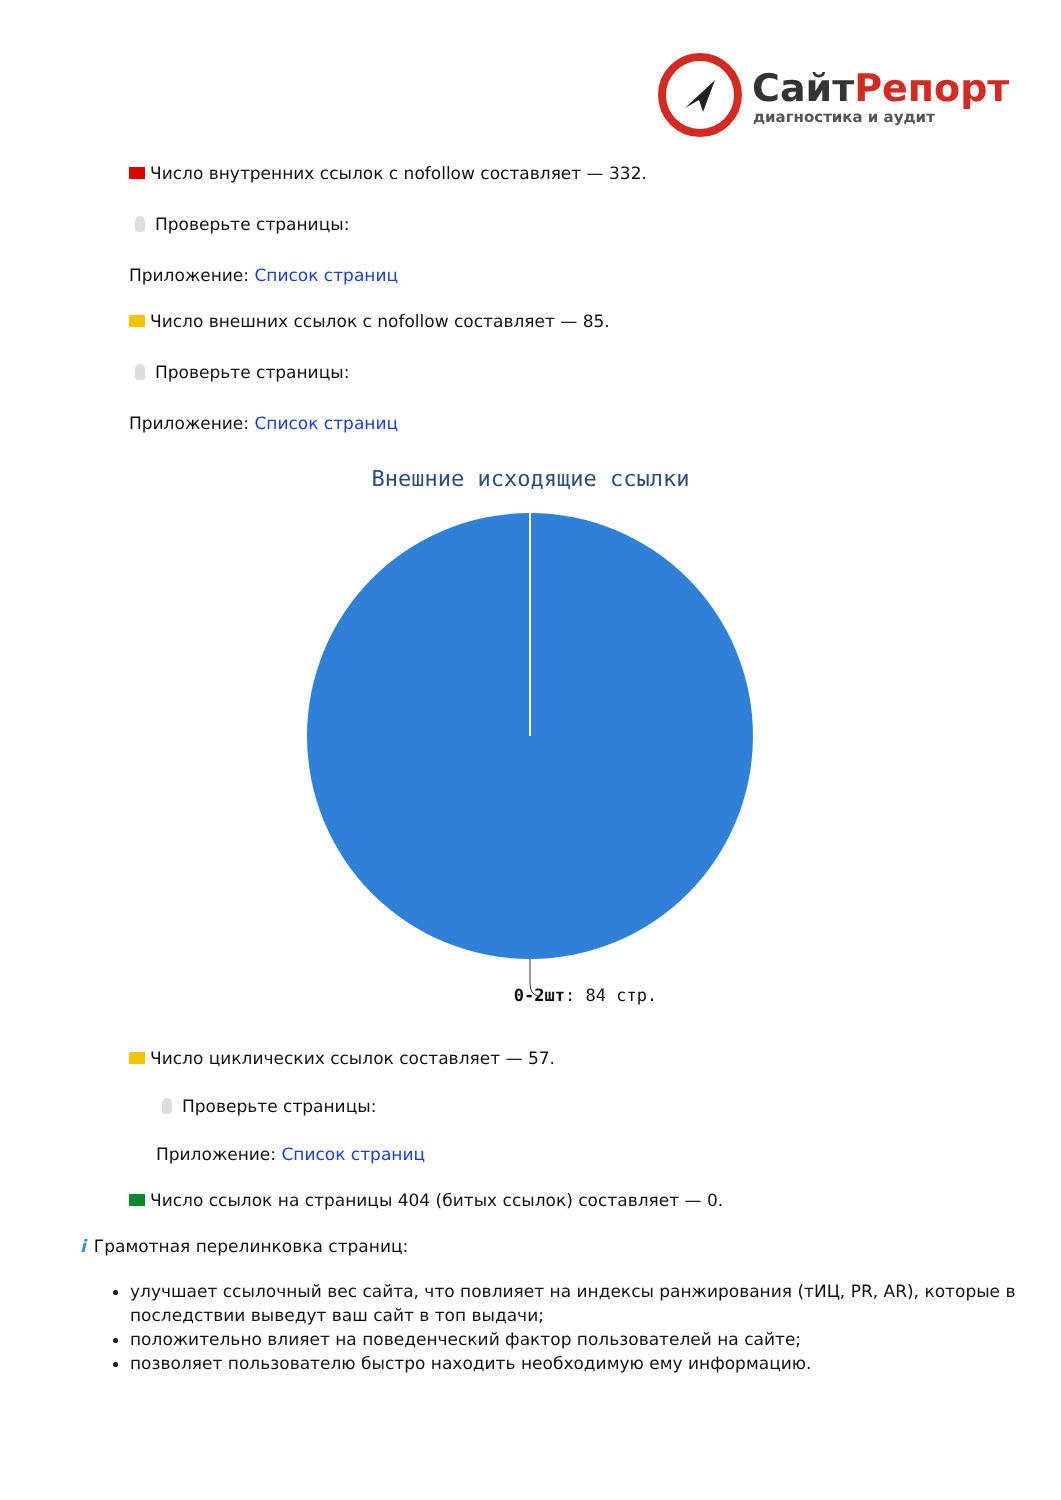СайтРепорт
диагностика и аудит
Число внутренних ссылок с nofollow составляет — 332.
Проверьте страницы:
Приложение: Список страниц
Число внешних ссылок с nofollow составляет — 85.
Проверьте страницы:
Приложение: Список страниц
Внешние исходящие ссылки
0-2шт: 84 стр.
Число циклических ссылок составляет — 57.
Проверьте страницы:
Приложение: Список страниц
Число ссылок на страницы 404 (битых ссылок) составляет — 0.
i
Грамотная перелинковка страниц:
улучшает ссылочный вес сайта, что повлияет на индексы ранжирования (тИЦ, PR, AR), которые в последствии выведут ваш сайт в топ выдачи;
положительно влияет на поведенческий фактор пользователей на сайте;
позволяет пользователю быстро находить необходимую ему информацию.